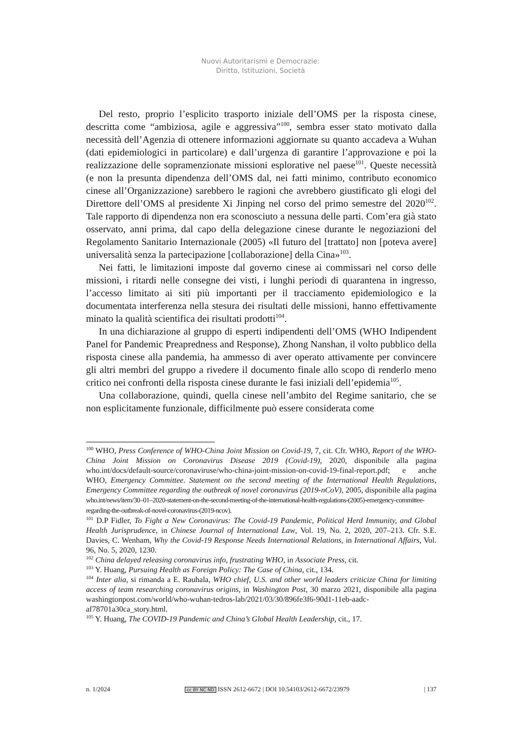Nuovi Autoritarismi e Democrazie:
Diritto, Istituzioni, Società
Del resto, proprio l’esplicito trasporto iniziale dell’OMS per la risposta cinese, descritta come “ambiziosa, agile e aggressiva”<sup>100</sup>, sembra esser stato motivato dalla necessità dell’Agenzia di ottenere informazioni aggiornate su quanto accadeva a Wuhan (dati epidemiologici in particolare) e dall’urgenza di garantire l’approvazione e poi la realizzazione delle sopramenzionate missioni esplorative nel paese<sup>101</sup>. Queste necessità (e non la presunta dipendenza dell’OMS dal, nei fatti minimo, contributo economico cinese all’Organizzazione) sarebbero le ragioni che avrebbero giustificato gli elogi del Direttore dell’OMS al presidente Xi Jinping nel corso del primo semestre del 2020<sup>102</sup>. Tale rapporto di dipendenza non era sconosciuto a nessuna delle parti. Com’era già stato osservato, anni prima, dal capo della delegazione cinese durante le negoziazioni del Regolamento Sanitario Internazionale (2005) «Il futuro del [trattato] non [poteva avere] universalità senza la partecipazione [collaborazione] della Cina»<sup>103</sup>.
Nei fatti, le limitazioni imposte dal governo cinese ai commissari nel corso delle missioni, i ritardi nelle consegne dei visti, i lunghi periodi di quarantena in ingresso, l’accesso limitato ai siti più importanti per il tracciamento epidemiologico e la documentata interferenza nella stesura dei risultati delle missioni, hanno effettivamente minato la qualità scientifica dei risultati prodotti<sup>104</sup>.
In una dichiarazione al gruppo di esperti indipendenti dell’OMS (WHO Indipendent Panel for Pandemic Preapredness and Response), Zhong Nanshan, il volto pubblico della risposta cinese alla pandemia, ha ammesso di aver operato attivamente per convincere gli altri membri del gruppo a rivedere il documento finale allo scopo di renderlo meno critico nei confronti della risposta cinese durante le fasi iniziali dell’epidemia<sup>105</sup>.
Una collaborazione, quindi, quella cinese nell’ambito del Regime sanitario, che se non esplicitamente funzionale, difficilmente può essere considerata come
<sup>100</sup> WHO, Press Conference of WHO-China Joint Mission on Covid-19, 7, cit. Cfr. WHO, Report of the WHO-China Joint Mission on Coronavirus Disease 2019 (Covid-19), 2020, disponibile alla pagina who.int/docs/default-source/coronaviruse/who-china-joint-mission-on-covid-19-final-report.pdf; e anche WHO, Emergency Committee. Statement on the second meeting of the International Health Regulations, Emergency Committee regarding the outbreak of novel coronavirus (2019-nCoV), 2005, disponibile alla pagina who.int/news/item/30–01–2020-statement-on-the-second-meeting-of-the-international-health-regulations-(2005)-emergency-committee-regarding-the-outbreak-of-novel-coronavirus-(2019-ncov).
<sup>101</sup> D.P Fidler, To Fight a New Coronavirus: The Covid-19 Pandemic, Political Herd Immunity, and Global Health Jurisprudence, in Chinese Journal of International Law, Vol. 19, No. 2, 2020, 207–213. Cfr. S.E. Davies, C. Wenham, Why the Covid-19 Response Needs International Relations, in International Affairs, Vol. 96, No. 5, 2020, 1230.
<sup>102</sup> China delayed releasing coronavirus info, frustrating WHO, in Associate Press, cit.
<sup>103</sup> Y. Huang, Pursuing Health as Foreign Policy: The Case of China, cit., 134.
<sup>104</sup> Inter alia, si rimanda a E. Rauhala, WHO chief, U.S. and other world leaders criticize China for limiting access of team researching coronavirus origins, in Washington Post, 30 marzo 2021, disponibile alla pagina washingtonpost.com/world/who-wuhan-tedros-lab/2021/03/30/896fe3f6-90d1-11eb-aadc-af78701a30ca_story.html.
<sup>105</sup> Y. Huang, The COVID-19 Pandemic and China’s Global Health Leadership, cit., 17.
n. 1/2024 cc BY NC ND ISSN 2612-6672 | DOI 10.54103/2612-6672/23979 | 137